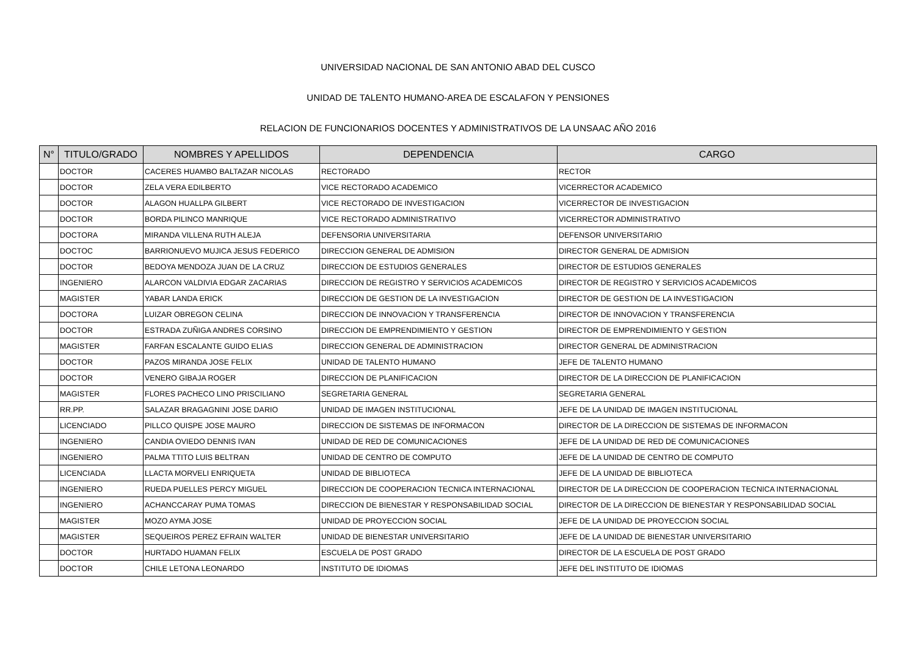UNIVERSIDAD NACIONAL DE SAN ANTONIO ABAD DEL CUSCO
UNIDAD DE TALENTO HUMANO-AREA DE ESCALAFON Y PENSIONES
RELACION DE FUNCIONARIOS DOCENTES Y ADMINISTRATIVOS DE LA UNSAAC AÑO 2016
| N° | TITULO/GRADO | NOMBRES Y APELLIDOS | DEPENDENCIA | CARGO |
| --- | --- | --- | --- | --- |
| | DOCTOR | CACERES HUAMBO BALTAZAR NICOLAS | RECTORADO | RECTOR |
| | DOCTOR | ZELA VERA EDILBERTO | VICE RECTORADO ACADEMICO | VICERRECTOR ACADEMICO |
| | DOCTOR | ALAGON HUALLPA GILBERT | VICE RECTORADO DE INVESTIGACION | VICERRECTOR DE INVESTIGACION |
| | DOCTOR | BORDA PILINCO MANRIQUE | VICE RECTORADO ADMINISTRATIVO | VICERRECTOR ADMINISTRATIVO |
| | DOCTORA | MIRANDA VILLENA RUTH ALEJA | DEFENSORIA UNIVERSITARIA | DEFENSOR UNIVERSITARIO |
| | DOCTOC | BARRIONUEVO MUJICA JESUS FEDERICO | DIRECCION GENERAL DE ADMISION | DIRECTOR GENERAL DE ADMISION |
| | DOCTOR | BEDOYA MENDOZA JUAN DE LA CRUZ | DIRECCION DE ESTUDIOS GENERALES | DIRECTOR DE ESTUDIOS GENERALES |
| | INGENIERO | ALARCON VALDIVIA EDGAR ZACARIAS | DIRECCION DE REGISTRO Y SERVICIOS ACADEMICOS | DIRECTOR DE REGISTRO Y SERVICIOS ACADEMICOS |
| | MAGISTER | YABAR LANDA ERICK | DIRECCION DE GESTION DE LA INVESTIGACION | DIRECTOR DE GESTION DE LA INVESTIGACION |
| | DOCTORA | LUIZAR OBREGON CELINA | DIRECCION DE INNOVACION Y TRANSFERENCIA | DIRECTOR DE INNOVACION Y TRANSFERENCIA |
| | DOCTOR | ESTRADA ZUÑIGA ANDRES CORSINO | DIRECCION DE EMPRENDIMIENTO Y GESTION | DIRECTOR DE EMPRENDIMIENTO Y GESTION |
| | MAGISTER | FARFAN ESCALANTE GUIDO ELIAS | DIRECCION GENERAL DE ADMINISTRACION | DIRECTOR GENERAL DE ADMINISTRACION |
| | DOCTOR | PAZOS MIRANDA JOSE FELIX | UNIDAD DE TALENTO HUMANO | JEFE DE TALENTO HUMANO |
| | DOCTOR | VENERO GIBAJA ROGER | DIRECCION DE PLANIFICACION | DIRECTOR DE LA DIRECCION DE PLANIFICACION |
| | MAGISTER | FLORES PACHECO LINO PRISCILIANO | SEGRETARIA GENERAL | SEGRETARIA GENERAL |
| | RR.PP. | SALAZAR BRAGAGNINI JOSE DARIO | UNIDAD DE IMAGEN INSTITUCIONAL | JEFE DE LA UNIDAD DE IMAGEN INSTITUCIONAL |
| | LICENCIADO | PILLCO QUISPE JOSE MAURO | DIRECCION DE SISTEMAS DE INFORMACON | DIRECTOR DE LA DIRECCION DE SISTEMAS DE INFORMACON |
| | INGENIERO | CANDIA OVIEDO DENNIS IVAN | UNIDAD DE RED DE COMUNICACIONES | JEFE DE LA UNIDAD DE RED DE COMUNICACIONES |
| | INGENIERO | PALMA TTITO LUIS BELTRAN | UNIDAD DE CENTRO DE COMPUTO | JEFE DE LA UNIDAD DE CENTRO DE COMPUTO |
| | LICENCIADA | LLACTA MORVELI ENRIQUETA | UNIDAD DE BIBLIOTECA | JEFE DE LA UNIDAD DE BIBLIOTECA |
| | INGENIERO | RUEDA PUELLES PERCY MIGUEL | DIRECCION DE COOPERACION TECNICA INTERNACIONAL | DIRECTOR DE LA DIRECCION DE COOPERACION TECNICA INTERNACIONAL |
| | INGENIERO | ACHANCCARAY PUMA TOMAS | DIRECCION DE BIENESTAR Y RESPONSABILIDAD SOCIAL | DIRECTOR DE LA DIRECCION DE BIENESTAR Y RESPONSABILIDAD SOCIAL |
| | MAGISTER | MOZO AYMA JOSE | UNIDAD DE PROYECCION SOCIAL | JEFE DE LA UNIDAD DE PROYECCION SOCIAL |
| | MAGISTER | SEQUEIROS PEREZ EFRAIN WALTER | UNIDAD DE BIENESTAR UNIVERSITARIO | JEFE DE LA UNIDAD DE BIENESTAR UNIVERSITARIO |
| | DOCTOR | HURTADO HUAMAN FELIX | ESCUELA DE POST GRADO | DIRECTOR DE LA ESCUELA DE POST GRADO |
| | DOCTOR | CHILE LETONA LEONARDO | INSTITUTO DE IDIOMAS | JEFE DEL INSTITUTO DE IDIOMAS |